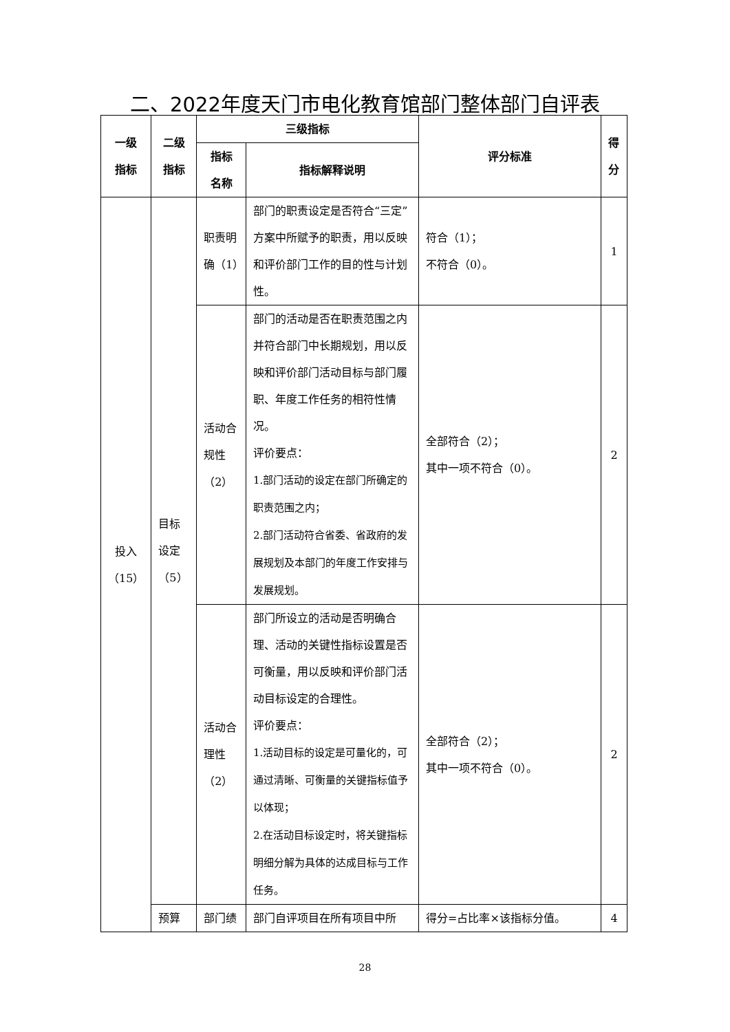二、2022年度天门市电化教育馆部门整体部门自评表
| 一级 指标 | 二级 指标 | 三级指标 | | 评分标准 | 得 分 |
| --- | --- | --- | --- | --- | --- |
| | | 指标 名称 | 指标解释说明 | | |
| 投入 （15） | 目标 设定 （5） | 职责明 确（1） | 部门的职责设定是否符合“三定”方案中所赋予的职责，用以反映和评价部门工作的目的性与计划性。 | 符合（1）； 不符合（0）。 | 1 |
| | | 活动合 规性 （2） | 部门的活动是否在职责范围之内并符合部门中长期规划，用以反映和评价部门活动目标与部门履职、年度工作任务的相符性情况。 评价要点： 1.部门活动的设定在部门所确定的职责范围之内； 2.部门活动符合省委、省政府的发展规划及本部门的年度工作安排与发展规划。 | 全部符合（2）； 其中一项不符合（0）。 | 2 |
| | | 活动合 理性 （2） | 部门所设立的活动是否明确合理、活动的关键性指标设置是否可衡量，用以反映和评价部门活动目标设定的合理性。 评价要点： 1.活动目标的设定是可量化的，可通过清晰、可衡量的关键指标值予以体现； 2.在活动目标设定时，将关键指标明细分解为具体的达成目标与工作任务。 | 全部符合（2）； 其中一项不符合（0）。 | 2 |
| | 预算 | 部门绩 | 部门自评项目在所有项目中所 | 得分=占比率×该指标分值。 | 4 |
28